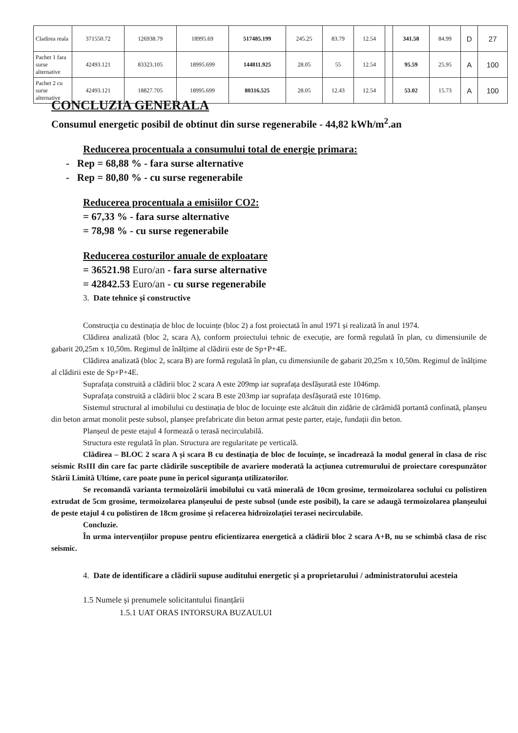| Cladirea reala | 371550.72 | 126938.79 | 18995.69 | 517485.199 | 245.25 | 83.79 | 12.54 | | 341.58 | 84.99 | D | 27 |
| Pachet 1 fara surse alternative | 42493.121 | 83323.105 | 18995.699 | 144811.925 | 28.05 | 55 | 12.54 | | 95.59 | 25.95 | A | 100 |
| Pachet 2 cu surse alternative | 42493.121 | 18827.705 | 18995.699 | 80316.525 | 28.05 | 12.43 | 12.54 | | 53.02 | 15.73 | A | 100 |
CONCLUZIA GENERALA
Consumul energetic posibil de obtinut din surse regenerabile - 44,82 kWh/m<sup>2</sup>.an
Reducerea procentuala a consumului total de energie primara:
- Rep = 68,88 % - fara surse alternative
- Rep = 80,80 % - cu surse regenerabile
Reducerea procentuala a emisiilor CO2:
= 67,33 % - fara surse alternative
= 78,98 % - cu surse regenerabile
Reducerea costurilor anuale de exploatare
= 36521.98 Euro/an - fara surse alternative
= 42842.53 Euro/an - cu surse regenerabile
3. Date tehnice și constructive
Construcția cu destinația de bloc de locuințe (bloc 2) a fost proiectată în anul 1971 și realizată în anul 1974.
Clădirea analizată (bloc 2, scara A), conform proiectului tehnic de execuție, are formă regulată în plan, cu dimensiunile de gabarit 20,25m x 10,50m. Regimul de înălțime al clădirii este de Sp+P+4E.
Clădirea analizată (bloc 2, scara B) are formă regulată în plan, cu dimensiunile de gabarit 20,25m x 10,50m. Regimul de înălțime al clădirii este de Sp+P+4E.
Suprafața construită a clădirii bloc 2 scara A este 209mp iar suprafața desfășurată este 1046mp.
Suprafața construită a clădirii bloc 2 scara B este 203mp iar suprafața desfășurată este 1016mp.
Sistemul structural al imobilului cu destinația de bloc de locuințe este alcătuit din zidărie de cărămidă portantă confinată, planșeu din beton armat monolit peste subsol, planșee prefabricate din beton armat peste parter, etaje, fundații din beton.
Planșeul de peste etajul 4 formează o terasă necirculabilă.
Structura este regulată în plan. Structura are regularitate pe verticală.
Clădirea – BLOC 2 scara A și scara B cu destinația de bloc de locuințe, se încadrează la modul general în clasa de risc seismic RsIII din care fac parte clădirile susceptibile de avariere moderată la acțiunea cutremurului de proiectare corespunzător Stării Limită Ultime, care poate pune în pericol siguranța utilizatorilor.
Se recomandă varianta termoizolării imobilului cu vată minerală de 10cm grosime, termoizolarea soclului cu polistiren extrudat de 5cm grosime, termoizolarea planșeului de peste subsol (unde este posibil), la care se adaugă termoizolarea planșeului de peste etajul 4 cu polistiren de 18cm grosime și refacerea hidroizolației terasei necirculabile.
Concluzie.
În urma intervențiilor propuse pentru eficientizarea energetică a clădirii bloc 2 scara A+B, nu se schimbă clasa de risc seismic.
4. Date de identificare a clădirii supuse auditului energetic și a proprietarului / administratorului acesteia
1.5 Numele și prenumele solicitantului finanțării
1.5.1 UAT ORAS INTORSURA BUZAULUI